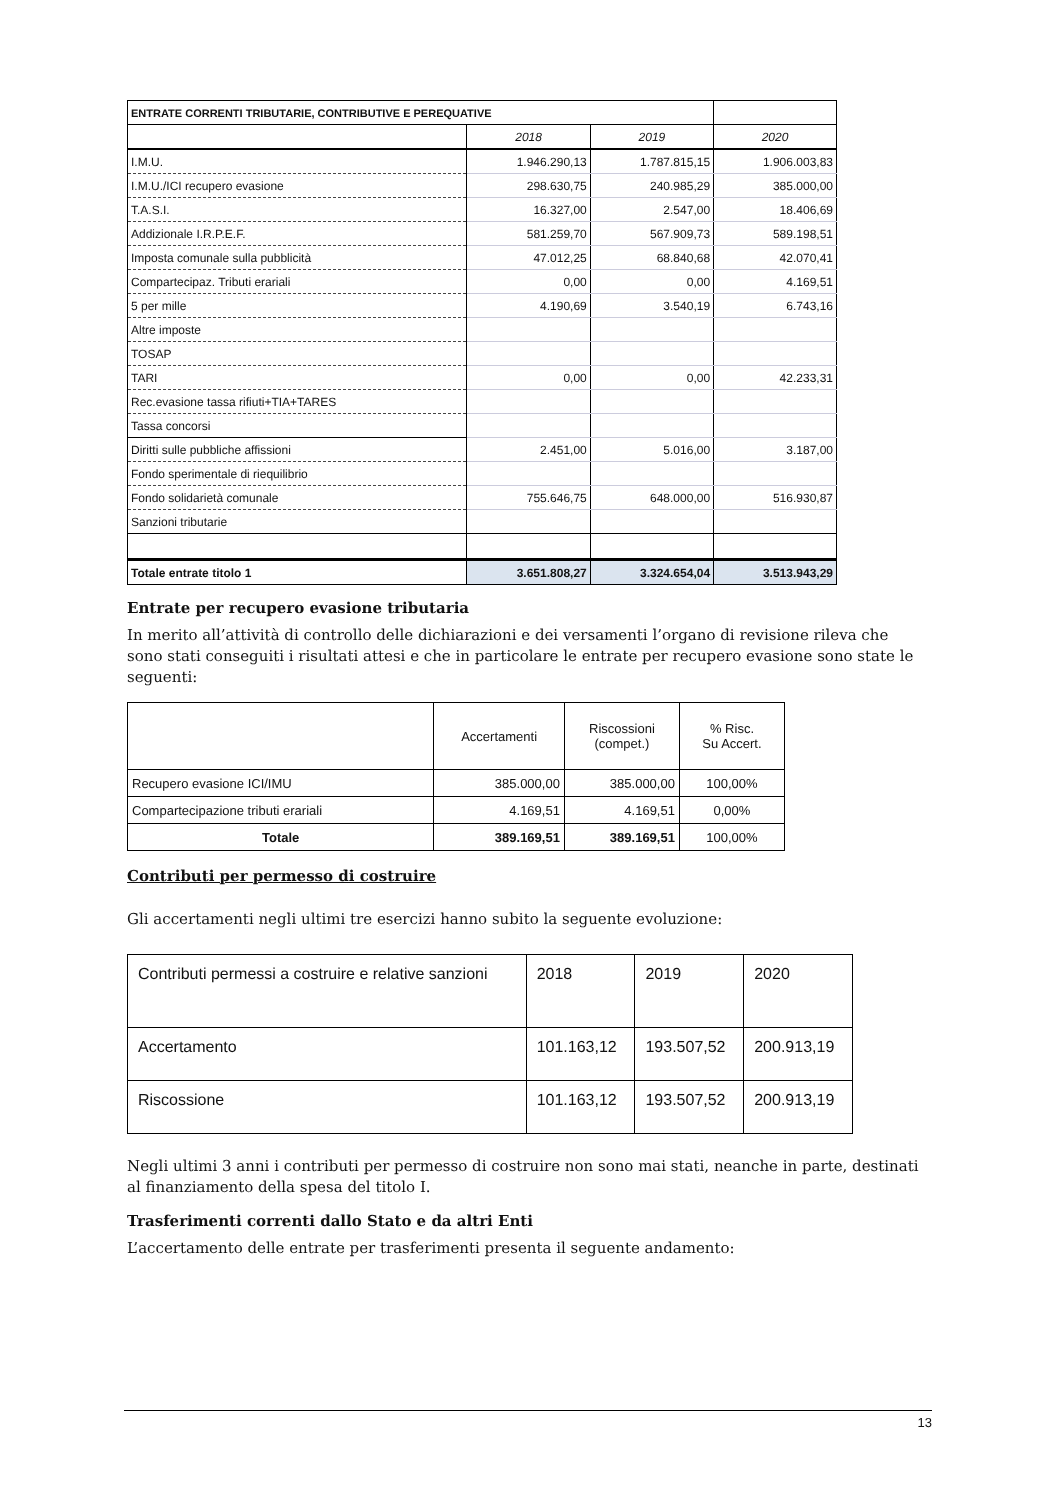| ENTRATE CORRENTI TRIBUTARIE, CONTRIBUTIVE E PEREQUATIVE | | | |
| | 2018 | 2019 | 2020 |
| I.M.U. | 1.946.290,13 | 1.787.815,15 | 1.906.003,83 |
| I.M.U./ICI recupero evasione | 298.630,75 | 240.985,29 | 385.000,00 |
| T.A.S.I. | 16.327,00 | 2.547,00 | 18.406,69 |
| Addizionale I.R.P.E.F. | 581.259,70 | 567.909,73 | 589.198,51 |
| Imposta comunale sulla pubblicità | 47.012,25 | 68.840,68 | 42.070,41 |
| Compartecipaz. Tributi erariali | 0,00 | 0,00 | 4.169,51 |
| 5 per mille | 4.190,69 | 3.540,19 | 6.743,16 |
| Altre imposte | | | |
| TOSAP | | | |
| TARI | 0,00 | 0,00 | 42.233,31 |
| Rec.evasione tassa rifiuti+TIA+TARES | | | |
| Tassa concorsi | | | |
| Diritti sulle pubbliche affissioni | 2.451,00 | 5.016,00 | 3.187,00 |
| Fondo sperimentale di riequilibrio | | | |
| Fondo solidarietà comunale | 755.646,75 | 648.000,00 | 516.930,87 |
| Sanzioni tributarie | | | |
| Totale entrate titolo 1 | 3.651.808,27 | 3.324.654,04 | 3.513.943,29 |
Entrate per recupero evasione tributaria
In merito all’attività di controllo delle dichiarazioni e dei versamenti l’organo di revisione rileva che sono stati conseguiti i risultati attesi e che in particolare le entrate per recupero evasione sono state le seguenti:
| | Accertamenti | Riscossioni (compet.) | % Risc. Su Accert. |
| Recupero evasione ICI/IMU | 385.000,00 | 385.000,00 | 100,00% |
| Compartecipazione tributi erariali | 4.169,51 | 4.169,51 | 0,00% |
| Totale | 389.169,51 | 389.169,51 | 100,00% |
Contributi per permesso di costruire
Gli accertamenti negli ultimi tre esercizi hanno subito la seguente evoluzione:
| Contributi permessi a costruire e relative sanzioni | 2018 | 2019 | 2020 |
| Accertamento | 101.163,12 | 193.507,52 | 200.913,19 |
| Riscossione | 101.163,12 | 193.507,52 | 200.913,19 |
Negli ultimi 3 anni i contributi per permesso di costruire non sono mai stati, neanche in parte, destinati al finanziamento della spesa del titolo I.
Trasferimenti correnti dallo Stato e da altri Enti
L’accertamento delle entrate per trasferimenti presenta il seguente andamento:
13